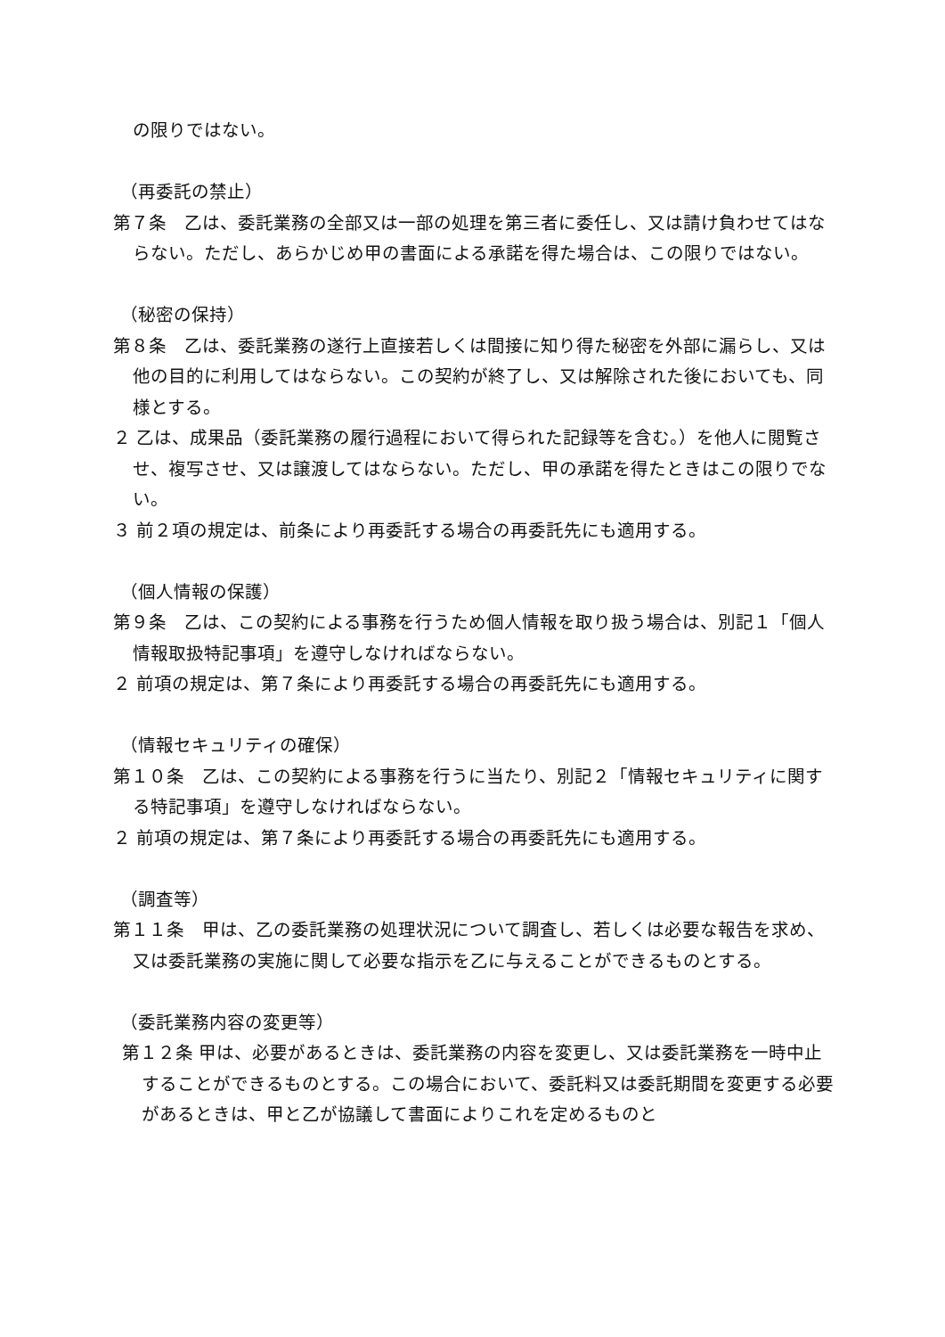の限りではない。
（再委託の禁止）
第７条　乙は、委託業務の全部又は一部の処理を第三者に委任し、又は請け負わせてはならない。ただし、あらかじめ甲の書面による承諾を得た場合は、この限りではない。
（秘密の保持）
第８条　乙は、委託業務の遂行上直接若しくは間接に知り得た秘密を外部に漏らし、又は他の目的に利用してはならない。この契約が終了し、又は解除された後においても、同様とする。
２ 乙は、成果品（委託業務の履行過程において得られた記録等を含む。）を他人に閲覧させ、複写させ、又は譲渡してはならない。ただし、甲の承諾を得たときはこの限りでない。
３ 前２項の規定は、前条により再委託する場合の再委託先にも適用する。
（個人情報の保護）
第９条　乙は、この契約による事務を行うため個人情報を取り扱う場合は、別記１「個人情報取扱特記事項」を遵守しなければならない。
２ 前項の規定は、第７条により再委託する場合の再委託先にも適用する。
（情報セキュリティの確保）
第１０条　乙は、この契約による事務を行うに当たり、別記２「情報セキュリティに関する特記事項」を遵守しなければならない。
２ 前項の規定は、第７条により再委託する場合の再委託先にも適用する。
（調査等）
第１１条　甲は、乙の委託業務の処理状況について調査し、若しくは必要な報告を求め、又は委託業務の実施に関して必要な指示を乙に与えることができるものとする。
（委託業務内容の変更等）
第１２条 甲は、必要があるときは、委託業務の内容を変更し、又は委託業務を一時中止することができるものとする。この場合において、委託料又は委託期間を変更する必要があるときは、甲と乙が協議して書面によりこれを定めるものと